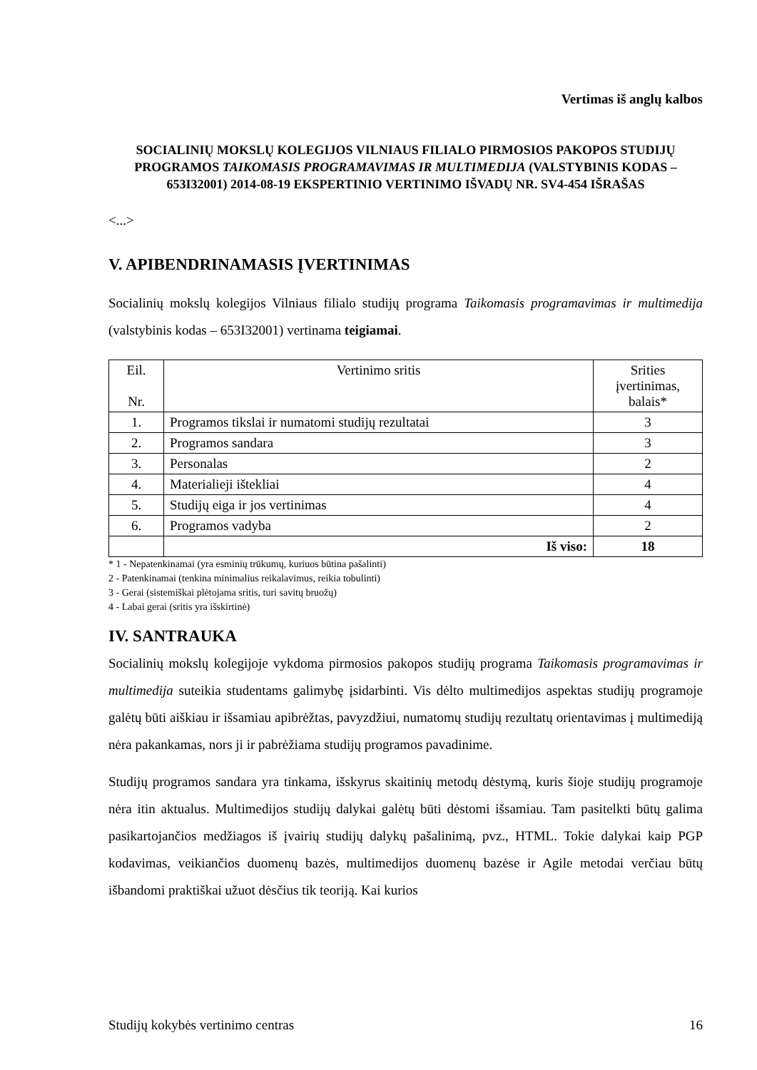Vertimas iš anglų kalbos
SOCIALINIŲ MOKSLŲ KOLEGIJOS VILNIAUS FILIALO PIRMOSIOS PAKOPOS STUDIJŲ PROGRAMOS TAIKOMASIS PROGRAMAVIMAS IR MULTIMEDIJA (VALSTYBINIS KODAS – 653I32001) 2014-08-19 EKSPERTINIO VERTINIMO IŠVADŲ NR. SV4-454 IŠRAŠAS
<...>
V. APIBENDRINAMASIS ĮVERTINIMAS
Socialinių mokslų kolegijos Vilniaus filialo studijų programa Taikomasis programavimas ir multimedija (valstybinis kodas – 653I32001) vertinama teigiamai.
| Eil. Nr. | Vertinimo sritis | Srities įvertinimas, balais* |
| --- | --- | --- |
| 1. | Programos tikslai ir numatomi studijų rezultatai | 3 |
| 2. | Programos sandara | 3 |
| 3. | Personalas | 2 |
| 4. | Materialieji ištekliai | 4 |
| 5. | Studijų eiga ir jos vertinimas | 4 |
| 6. | Programos vadyba | 2 |
| | Iš viso: | 18 |
* 1 - Nepatenkinamai (yra esminių trūkumų, kuriuos būtina pašalinti)
2 - Patenkinamai (tenkina minimalius reikalavimus, reikia tobulinti)
3 - Gerai (sistemiškai plėtojama sritis, turi savitų bruožų)
4 - Labai gerai (sritis yra išskirtinė)
IV. SANTRAUKA
Socialinių mokslų kolegijoje vykdoma pirmosios pakopos studijų programa Taikomasis programavimas ir multimedija suteikia studentams galimybę įsidarbinti. Vis dėlto multimedijos aspektas studijų programoje galėtų būti aiškiau ir išsamiau apibrėžtas, pavyzdžiui, numatomų studijų rezultatų orientavimas į multimediją nėra pakankamas, nors ji ir pabrėžiama studijų programos pavadinime.
Studijų programos sandara yra tinkama, išskyrus skaitinių metodų dėstymą, kuris šioje studijų programoje nėra itin aktualus. Multimedijos studijų dalykai galėtų būti dėstomi išsamiau. Tam pasitelkti būtų galima pasikartojančios medžiagos iš įvairių studijų dalykų pašalinimą, pvz., HTML. Tokie dalykai kaip PGP kodavimas, veikiančios duomenų bazės, multimedijos duomenų bazėse ir Agile metodai verčiau būtų išbandomi praktiškai užuot dėsčius tik teoriją. Kai kurios
Studijų kokybės vertinimo centras 16